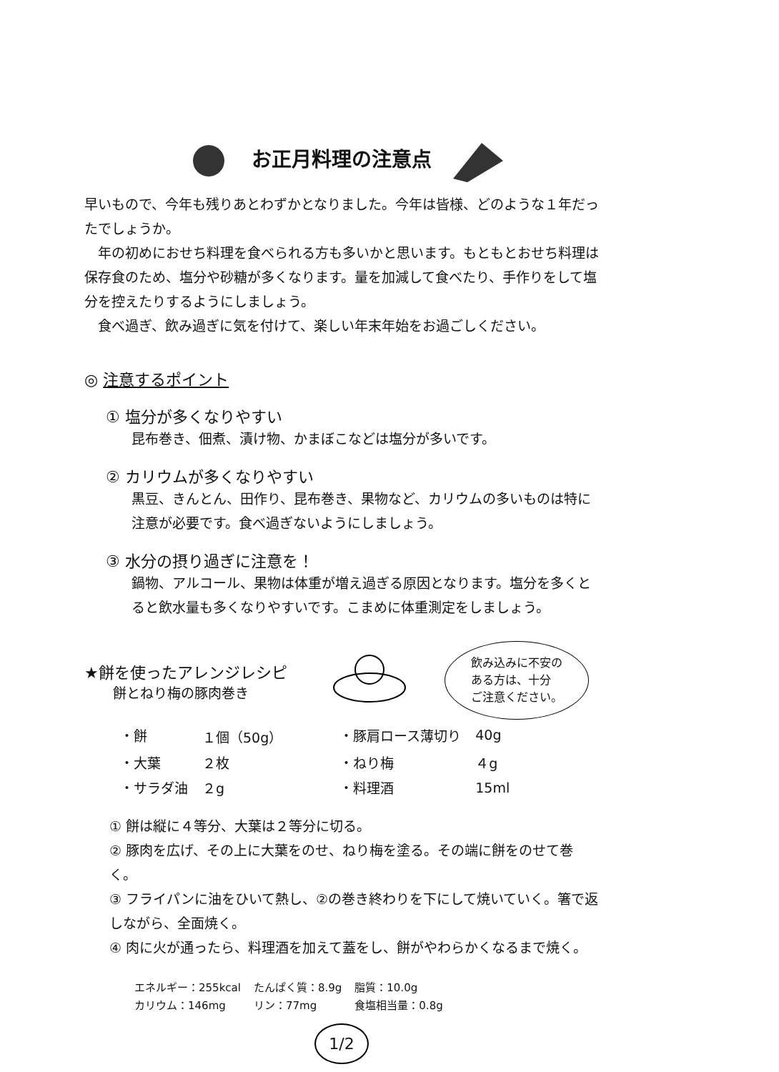お正月料理の注意点
早いもので、今年も残りあとわずかとなりました。今年は皆様、どのような１年だったでしょうか。
年の初めにおせち料理を食べられる方も多いかと思います。もともとおせち料理は保存食のため、塩分や砂糖が多くなります。量を加減して食べたり、手作りをして塩分を控えたりするようにしましょう。
食べ過ぎ、飲み過ぎに気を付けて、楽しい年末年始をお過ごしください。
◎ 注意するポイント
① 塩分が多くなりやすい
昆布巻き、佃煮、漬け物、かまぼこなどは塩分が多いです。
② カリウムが多くなりやすい
黒豆、きんとん、田作り、昆布巻き、果物など、カリウムの多いものは特に注意が必要です。食べ過ぎないようにしましょう。
③ 水分の摂り過ぎに注意を！
鍋物、アルコール、果物は体重が増え過ぎる原因となります。塩分を多くとると飲水量も多くなりやすいです。こまめに体重測定をしましょう。
★餅を使ったアレンジレシピ
餅とねり梅の豚肉巻き
飲み込みに不安の
ある方は、十分
ご注意ください。
| ・餅 | １個（50g） | ・豚肩ロース薄切り | 40g |
| ・大葉 | ２枚 | ・ねり梅 | ４g |
| ・サラダ油 | ２g | ・料理酒 | 15ml |
① 餅は縦に４等分、大葉は２等分に切る。
② 豚肉を広げ、その上に大葉をのせ、ねり梅を塗る。その端に餅をのせて巻く。
③ フライパンに油をひいて熱し、②の巻き終わりを下にして焼いていく。箸で返しながら、全面焼く。
④ 肉に火が通ったら、料理酒を加えて蓋をし、餅がやわらかくなるまで焼く。
| エネルギー：255kcal | たんぱく質：8.9g | 脂質：10.0g |
| カリウム：146mg | リン：77mg | 食塩相当量：0.8g |
1/2